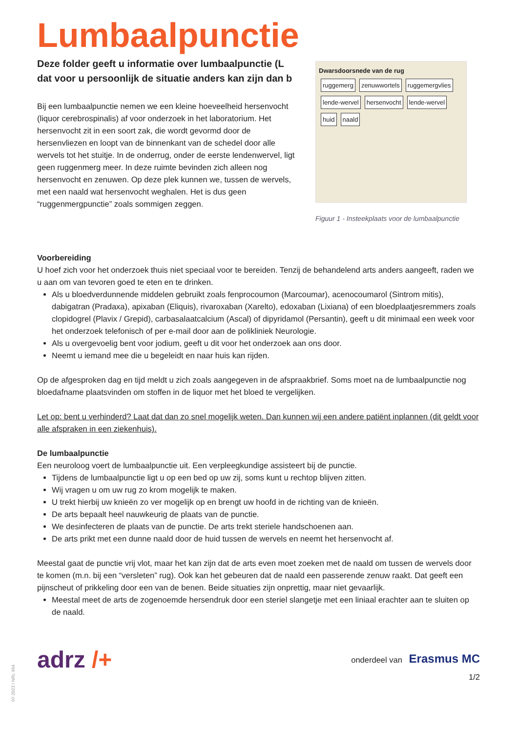Lumbaalpunctie
Deze folder geeft u informatie over lumbaalpunctie (L
dat voor u persoonlijk de situatie anders kan zijn dan b
Bij een lumbaalpunctie nemen we een kleine hoeveelheid hersenvocht (liquor cerebrospinalis) af voor onderzoek in het laboratorium. Het hersenvocht zit in een soort zak, die wordt gevormd door de hersenvliezen en loopt van de binnenkant van de schedel door alle wervels tot het stuitje. In de onderrug, onder de eerste lendenwervel, ligt geen ruggenmerg meer. In deze ruimte bevinden zich alleen nog hersenvocht en zenuwen. Op deze plek kunnen we, tussen de wervels, met een naald wat hersenvocht weghalen. Het is dus geen “ruggenmergpunctie” zoals sommigen zeggen.
Dwarsdoorsnede van de rug
ruggemerg zenuwwortels ruggemergvlies lende-wervel hersenvocht lende-wervel huid naald
Figuur 1 - Insteekplaats voor de lumbaalpunctie
Voorbereiding
U hoef zich voor het onderzoek thuis niet speciaal voor te bereiden. Tenzij de behandelend arts anders aangeeft, raden we u aan om van tevoren goed te eten en te drinken.
Als u bloedverdunnende middelen gebruikt zoals fenprocoumon (Marcoumar), acenocoumarol (Sintrom mitis), dabigatran (Pradaxa), apixaban (Eliquis), rivaroxaban (Xarelto), edoxaban (Lixiana) of een bloedplaatjesremmers zoals clopidogrel (Plavix / Grepid), carbasalaatcalcium (Ascal) of dipyridamol (Persantin), geeft u dit minimaal een week voor het onderzoek telefonisch of per e-mail door aan de polikliniek Neurologie.
Als u overgevoelig bent voor jodium, geeft u dit voor het onderzoek aan ons door.
Neemt u iemand mee die u begeleidt en naar huis kan rijden.
Op de afgesproken dag en tijd meldt u zich zoals aangegeven in de afspraakbrief. Soms moet na de lumbaalpunctie nog bloedafname plaatsvinden om stoffen in de liquor met het bloed te vergelijken.
Let op: bent u verhinderd? Laat dat dan zo snel mogelijk weten. Dan kunnen wij een andere patiënt inplannen (dit geldt voor alle afspraken in een ziekenhuis).
De lumbaalpunctie
Een neuroloog voert de lumbaalpunctie uit. Een verpleegkundige assisteert bij de punctie.
Tijdens de lumbaalpunctie ligt u op een bed op uw zij, soms kunt u rechtop blijven zitten.
Wij vragen u om uw rug zo krom mogelijk te maken.
U trekt hierbij uw knieën zo ver mogelijk op en brengt uw hoofd in de richting van de knieën.
De arts bepaalt heel nauwkeurig de plaats van de punctie.
We desinfecteren de plaats van de punctie. De arts trekt steriele handschoenen aan.
De arts prikt met een dunne naald door de huid tussen de wervels en neemt het hersenvocht af.
Meestal gaat de punctie vrij vlot, maar het kan zijn dat de arts even moet zoeken met de naald om tussen de wervels door te komen (m.n. bij een “versleten” rug). Ook kan het gebeuren dat de naald een passerende zenuw raakt. Dat geeft een pijnscheut of prikkeling door een van de benen. Beide situaties zijn onprettig, maar niet gevaarlijk.
Meestal meet de arts de zogenoemde hersendruk door een steriel slangetje met een liniaal erachter aan te sluiten op de naald.
adrz /+
onderdeel van Erasmus MC
1/2
07-2023 \ NRL 994